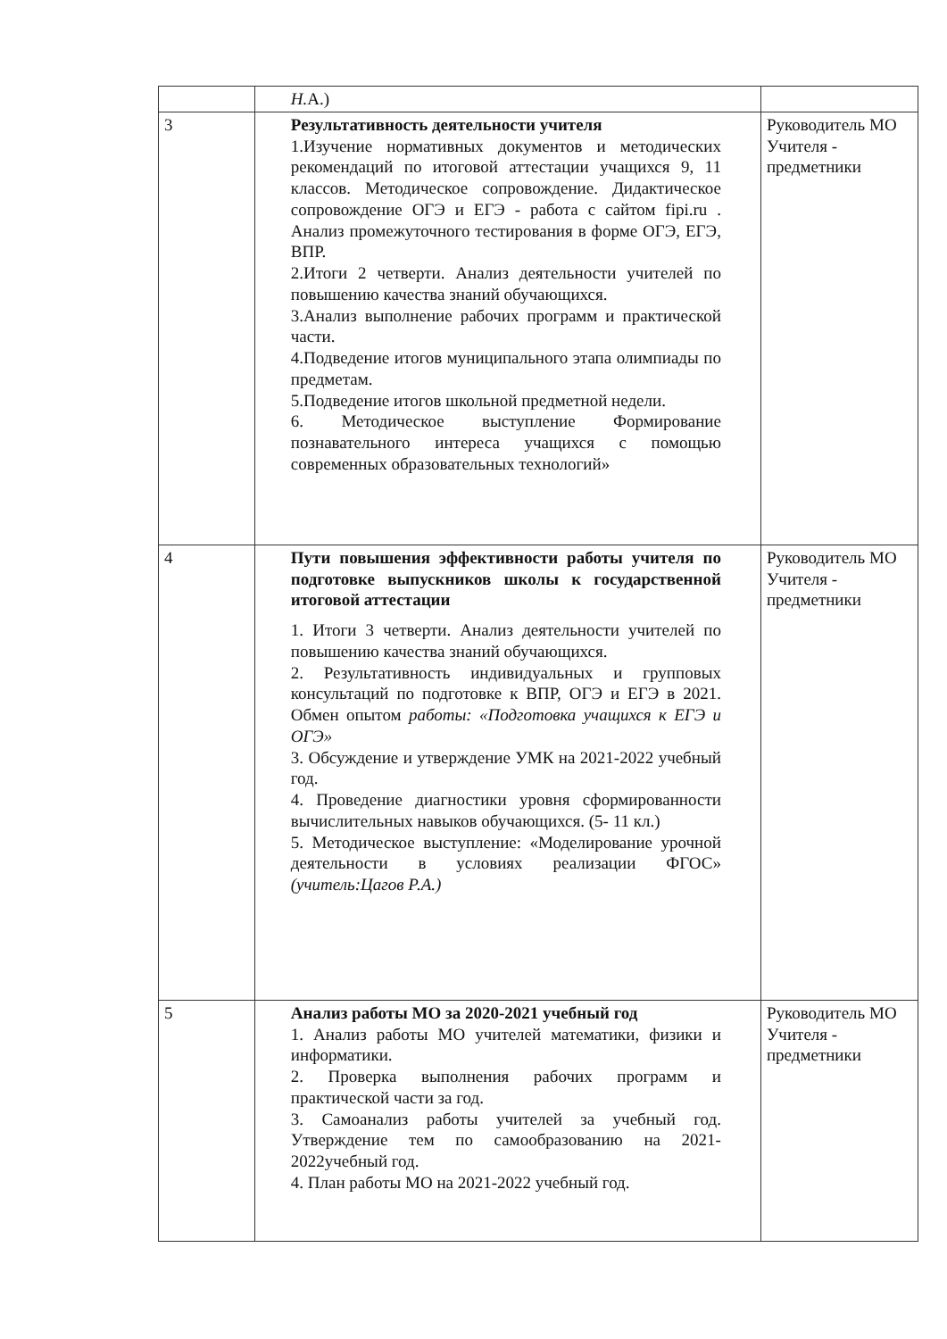| | Н. А.) | |
| 3 | Результативность деятельности учителя 1.Изучение нормативных документов и методических рекомендаций по итоговой аттестации учащихся 9, 11 классов. Методическое сопровождение. Дидактическое сопровождение ОГЭ и ЕГЭ - работа с сайтом fipi.ru . Анализ промежуточного тестирования в форме ОГЭ, ЕГЭ, ВПР. 2.Итоги 2 четверти. Анализ деятельности учителей по повышению качества знаний обучающихся. 3.Анализ выполнение рабочих программ и практической части. 4.Подведение итогов муниципального этапа олимпиады по предметам. 5.Подведение итогов школьной предметной недели. 6. Методическое выступление Формирование познавательного интереса учащихся с помощью современных образовательных технологий» | Руководитель МО Учителя - предметники |
| 4 | Пути повышения эффективности работы учителя по подготовке выпускников школы к государственной итоговой аттестации 1. Итоги 3 четверти. Анализ деятельности учителей по повышению качества знаний обучающихся. 2. Результативность индивидуальных и групповых консультаций по подготовке к ВПР, ОГЭ и ЕГЭ в 2021. Обмен опытом работы: «Подготовка учащихся к ЕГЭ и ОГЭ» 3. Обсуждение и утверждение УМК на 2021-2022 учебный год. 4. Проведение диагностики уровня сформированности вычислительных навыков обучающихся. (5- 11 кл.) 5. Методическое выступление: «Моделирование урочной деятельности в условиях реализации ФГОС» (учитель:Цагов Р.А.) | Руководитель МО Учителя - предметники |
| 5 | Анализ работы МО за 2020-2021 учебный год 1. Анализ работы МО учителей математики, физики и информатики. 2. Проверка выполнения рабочих программ и практической части за год. 3. Самоанализ работы учителей за учебный год. Утверждение тем по самообразованию на 2021-2022учебный год. 4. План работы МО на 2021-2022 учебный год. | Руководитель МО Учителя - предметники |